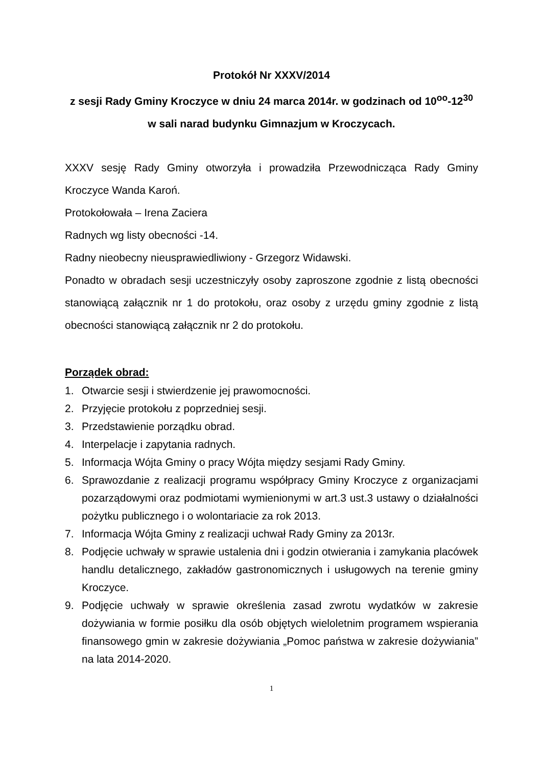Protokół Nr XXXV/2014
z sesji Rady Gminy Kroczyce w dniu 24 marca 2014r. w godzinach od 10<sup>oo</sup>-12<sup>30</sup>
w sali narad budynku Gimnazjum w Kroczycach.
XXXV sesję Rady Gminy otworzyła i prowadziła Przewodnicząca Rady Gminy Kroczyce Wanda Karoń.
Protokołowała – Irena Zaciera
Radnych wg listy obecności -14.
Radny nieobecny nieusprawiedliwiony - Grzegorz Widawski.
Ponadto w obradach sesji uczestniczyły osoby zaproszone zgodnie z listą obecności stanowiącą załącznik nr 1 do protokołu, oraz osoby z urzędu gminy zgodnie z listą obecności stanowiącą załącznik nr 2 do protokołu.
Porządek obrad:
1. Otwarcie sesji i stwierdzenie jej prawomocności.
2. Przyjęcie protokołu z poprzedniej sesji.
3. Przedstawienie porządku obrad.
4. Interpelacje i zapytania radnych.
5. Informacja Wójta Gminy o pracy Wójta między sesjami Rady Gminy.
6. Sprawozdanie z realizacji programu współpracy Gminy Kroczyce z organizacjami pozarządowymi oraz podmiotami wymienionymi w art.3 ust.3 ustawy o działalności pożytku publicznego i o wolontariacie za rok 2013.
7. Informacja Wójta Gminy z realizacji uchwał Rady Gminy za 2013r.
8. Podjęcie uchwały w sprawie ustalenia dni i godzin otwierania i zamykania placówek handlu detalicznego, zakładów gastronomicznych i usługowych na terenie gminy Kroczyce.
9. Podjęcie uchwały w sprawie określenia zasad zwrotu wydatków w zakresie dożywiania w formie posiłku dla osób objętych wieloletnim programem wspierania finansowego gmin w zakresie dożywiania „Pomoc państwa w zakresie dożywiania” na lata 2014-2020.
1